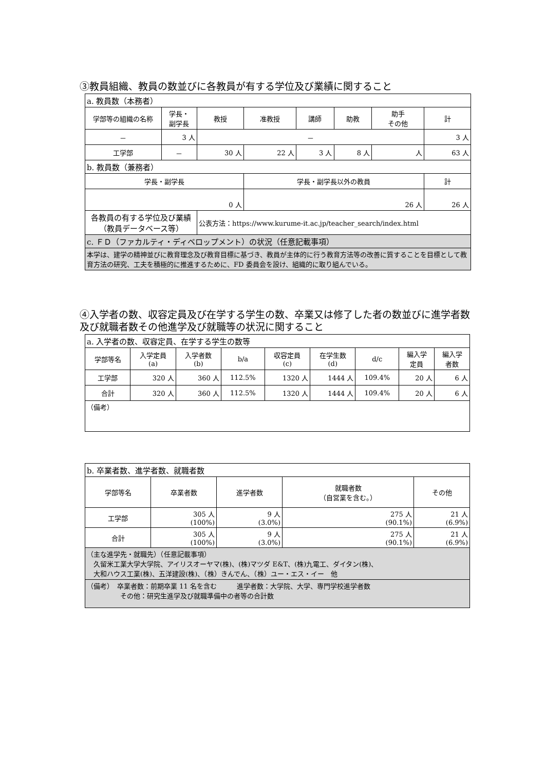③教員組織、教員の数並びに各教員が有する学位及び業績に関すること
| a. 教員数（本務者） | | | | | | | |
| 学部等の組織の名称 | 学長・ 副学長 | 教授 | 准教授 | 講師 | 助教 | 助手 その他 | 計 |
| － | 3 人 | － | | | | | 3 人 |
| 工学部 | － | 30 人 | 22 人 | 3 人 | 8 人 | 人 | 63 人 |
| b. 教員数（兼務者） | | | | | | | |
| 学長・副学長 | | | 学長・副学長以外の教員 | | | | 計 |
| 0 人 | | | 26 人 | | | | 26 人 |
| 各教員の有する学位及び業績 （教員データベース等） | | 公表方法：https://www.kurume-it.ac.jp/teacher_search/index.html | | | | | |
| c. ＦＤ（ファカルティ・ディベロップメント）の状況（任意記載事項） | | | | | | | |
| 本学は、建学の精神並びに教育理念及び教育目標に基づき、教員が主体的に行う教育方法等の改善に質することを目標として教育方法の研究、工夫を積極的に推進するために、FD 委員会を設け、組織的に取り組んでいる。 | | | | | | | |
④入学者の数、収容定員及び在学する学生の数、卒業又は修了した者の数並びに進学者数及び就職者数その他進学及び就職等の状況に関すること
| a. 入学者の数、収容定員、在学する学生の数等 | | | | | | | | |
| 学部等名 | 入学定員 (a) | 入学者数 (b) | b/a | 収容定員 (c) | 在学生数 (d) | d/c | 編入学 定員 | 編入学 者数 |
| 工学部 | 320 人 | 360 人 | 112.5% | 1320 人 | 1444 人 | 109.4% | 20 人 | 6 人 |
| 合計 | 320 人 | 360 人 | 112.5% | 1320 人 | 1444 人 | 109.4% | 20 人 | 6 人 |
| （備考） | | | | | | | | |
| b. 卒業者数、進学者数、就職者数 | | | | |
| 学部等名 | 卒業者数 | 進学者数 | 就職者数 （自営業を含む。） | その他 |
| 工学部 | 305 人 (100%) | 9 人 (3.0%) | 275 人 (90.1%) | 21 人 (6.9%) |
| 合計 | 305 人 (100%) | 9 人 (3.0%) | 275 人 (90.1%) | 21 人 (6.9%) |
| （主な進学先・就職先）（任意記載事項） 久留米工業大学大学院、アイリスオーヤマ(株)、(株)マツダ E&T、(株)九電工、ダイタン(株)、 大和ハウス工業(株)、五洋建設(株)、（株）きんでん、（株）ユー・エス・イー 他 | | | | |
| （備考） 卒業者数：前期卒業 11 名を含む 進学者数：大学院、大学、専門学校進学者数 その他：研究生進学及び就職準備中の者等の合計数 | | | | |